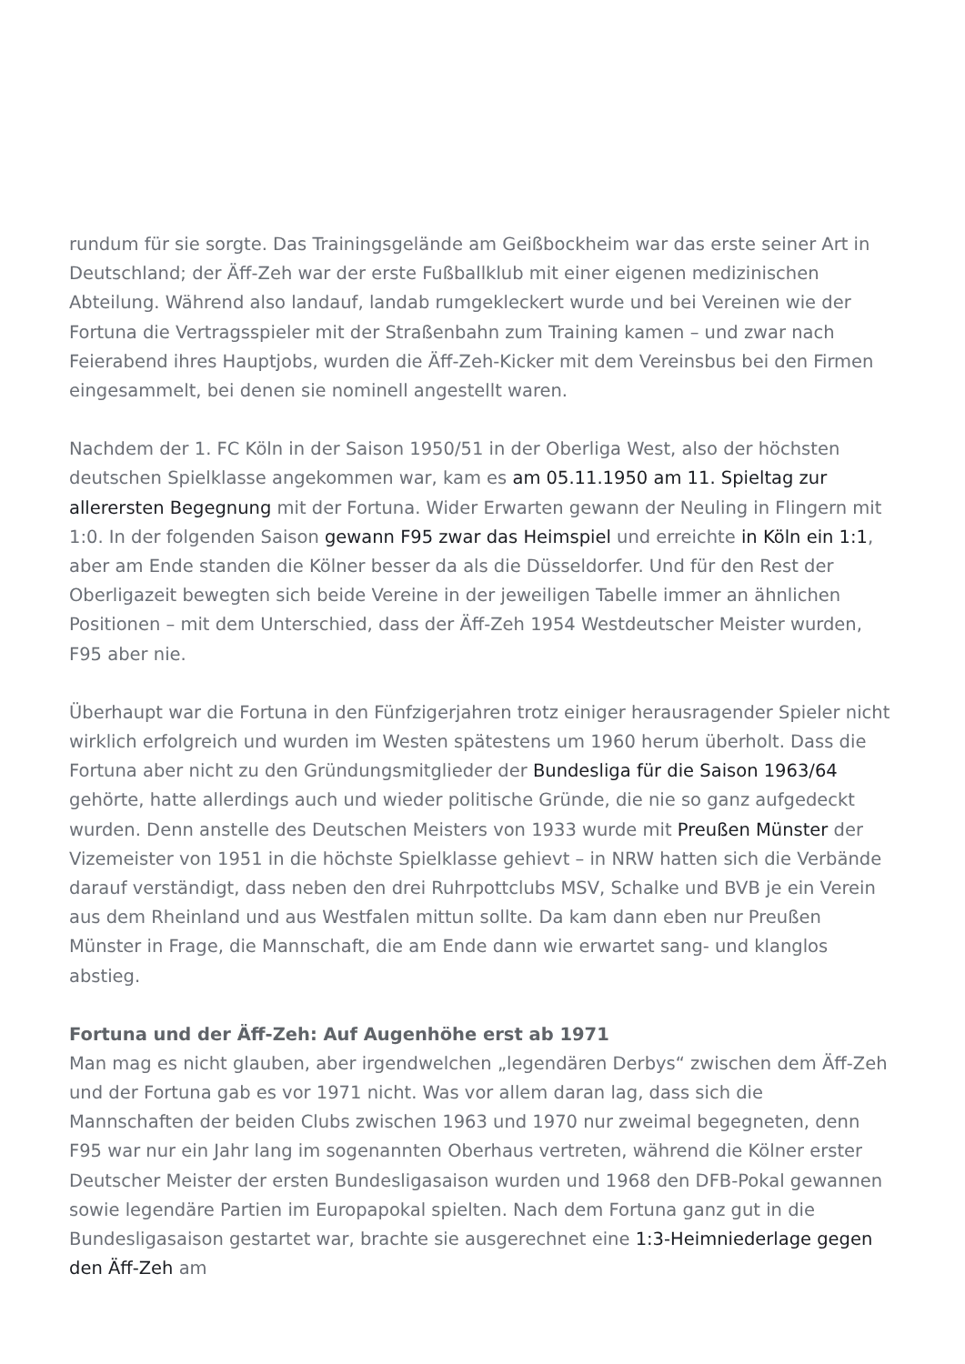rundum für sie sorgte. Das Trainingsgelände am Geißbockheim war das erste seiner Art in Deutschland; der Äff-Zeh war der erste Fußballklub mit einer eigenen medizinischen Abteilung. Während also landauf, landab rumgekleckert wurde und bei Vereinen wie der Fortuna die Vertragsspieler mit der Straßenbahn zum Training kamen – und zwar nach Feierabend ihres Hauptjobs, wurden die Äff-Zeh-Kicker mit dem Vereinsbus bei den Firmen eingesammelt, bei denen sie nominell angestellt waren.
Nachdem der 1. FC Köln in der Saison 1950/51 in der Oberliga West, also der höchsten deutschen Spielklasse angekommen war, kam es am 05.11.1950 am 11. Spieltag zur allerersten Begegnung mit der Fortuna. Wider Erwarten gewann der Neuling in Flingern mit 1:0. In der folgenden Saison gewann F95 zwar das Heimspiel und erreichte in Köln ein 1:1, aber am Ende standen die Kölner besser da als die Düsseldorfer. Und für den Rest der Oberligazeit bewegten sich beide Vereine in der jeweiligen Tabelle immer an ähnlichen Positionen – mit dem Unterschied, dass der Äff-Zeh 1954 Westdeutscher Meister wurden, F95 aber nie.
Überhaupt war die Fortuna in den Fünfzigerjahren trotz einiger herausragender Spieler nicht wirklich erfolgreich und wurden im Westen spätestens um 1960 herum überholt. Dass die Fortuna aber nicht zu den Gründungsmitglieder der Bundesliga für die Saison 1963/64 gehörte, hatte allerdings auch und wieder politische Gründe, die nie so ganz aufgedeckt wurden. Denn anstelle des Deutschen Meisters von 1933 wurde mit Preußen Münster der Vizemeister von 1951 in die höchste Spielklasse gehievt – in NRW hatten sich die Verbände darauf verständigt, dass neben den drei Ruhrpottclubs MSV, Schalke und BVB je ein Verein aus dem Rheinland und aus Westfalen mittun sollte. Da kam dann eben nur Preußen Münster in Frage, die Mannschaft, die am Ende dann wie erwartet sang- und klanglos abstieg.
Fortuna und der Äff-Zeh: Auf Augenhöhe erst ab 1971
Man mag es nicht glauben, aber irgendwelchen „legendären Derbys“ zwischen dem Äff-Zeh und der Fortuna gab es vor 1971 nicht. Was vor allem daran lag, dass sich die Mannschaften der beiden Clubs zwischen 1963 und 1970 nur zweimal begegneten, denn F95 war nur ein Jahr lang im sogenannten Oberhaus vertreten, während die Kölner erster Deutscher Meister der ersten Bundesligasaison wurden und 1968 den DFB-Pokal gewannen sowie legendäre Partien im Europapokal spielten. Nach dem Fortuna ganz gut in die Bundesligasaison gestartet war, brachte sie ausgerechnet eine 1:3-Heimniederlage gegen den Äff-Zeh am